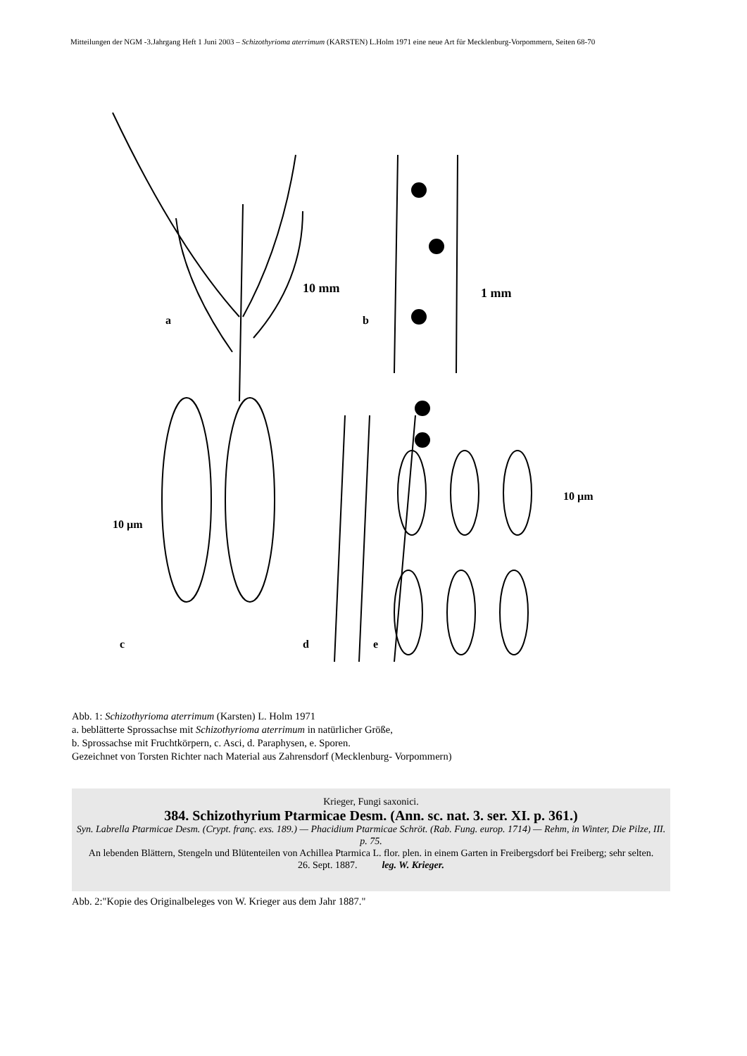Mitteilungen der NGM -3.Jahrgang Heft 1 Juni 2003 – Schizothyrioma aterrimum (KARSTEN) L.Holm 1971 eine neue Art für Mecklenburg-Vorpommern, Seiten 68-70
10 mm
1 mm
a
b
10 µm
10 µm
c
d
e
Abb. 1: Schizothyrioma aterrimum (Karsten) L. Holm 1971
a. beblätterte Sprossachse mit Schizothyrioma aterrimum in natürlicher Größe,
b. Sprossachse mit Fruchtkörpern, c. Asci, d. Paraphysen, e. Sporen.
Gezeichnet von Torsten Richter nach Material aus Zahrensdorf (Mecklenburg- Vorpommern)
Krieger, Fungi saxonici.
384. Schizothyrium Ptarmicae Desm. (Ann. sc. nat. 3. ser. XI. p. 361.)
Syn. Labrella Ptarmicae Desm. (Crypt. franç. exs. 189.) — Phacidium Ptarmicae Schröt. (Rab. Fung. europ. 1714) — Rehm, in Winter, Die Pilze, III. p. 75.
An lebenden Blättern, Stengeln und Blütenteilen von Achillea Ptarmica L. flor. plen. in einem Garten in Freibergsdorf bei Freiberg; sehr selten.
26. Sept. 1887. leg. W. Krieger.
Abb. 2:"Kopie des Originalbeleges von W. Krieger aus dem Jahr 1887."